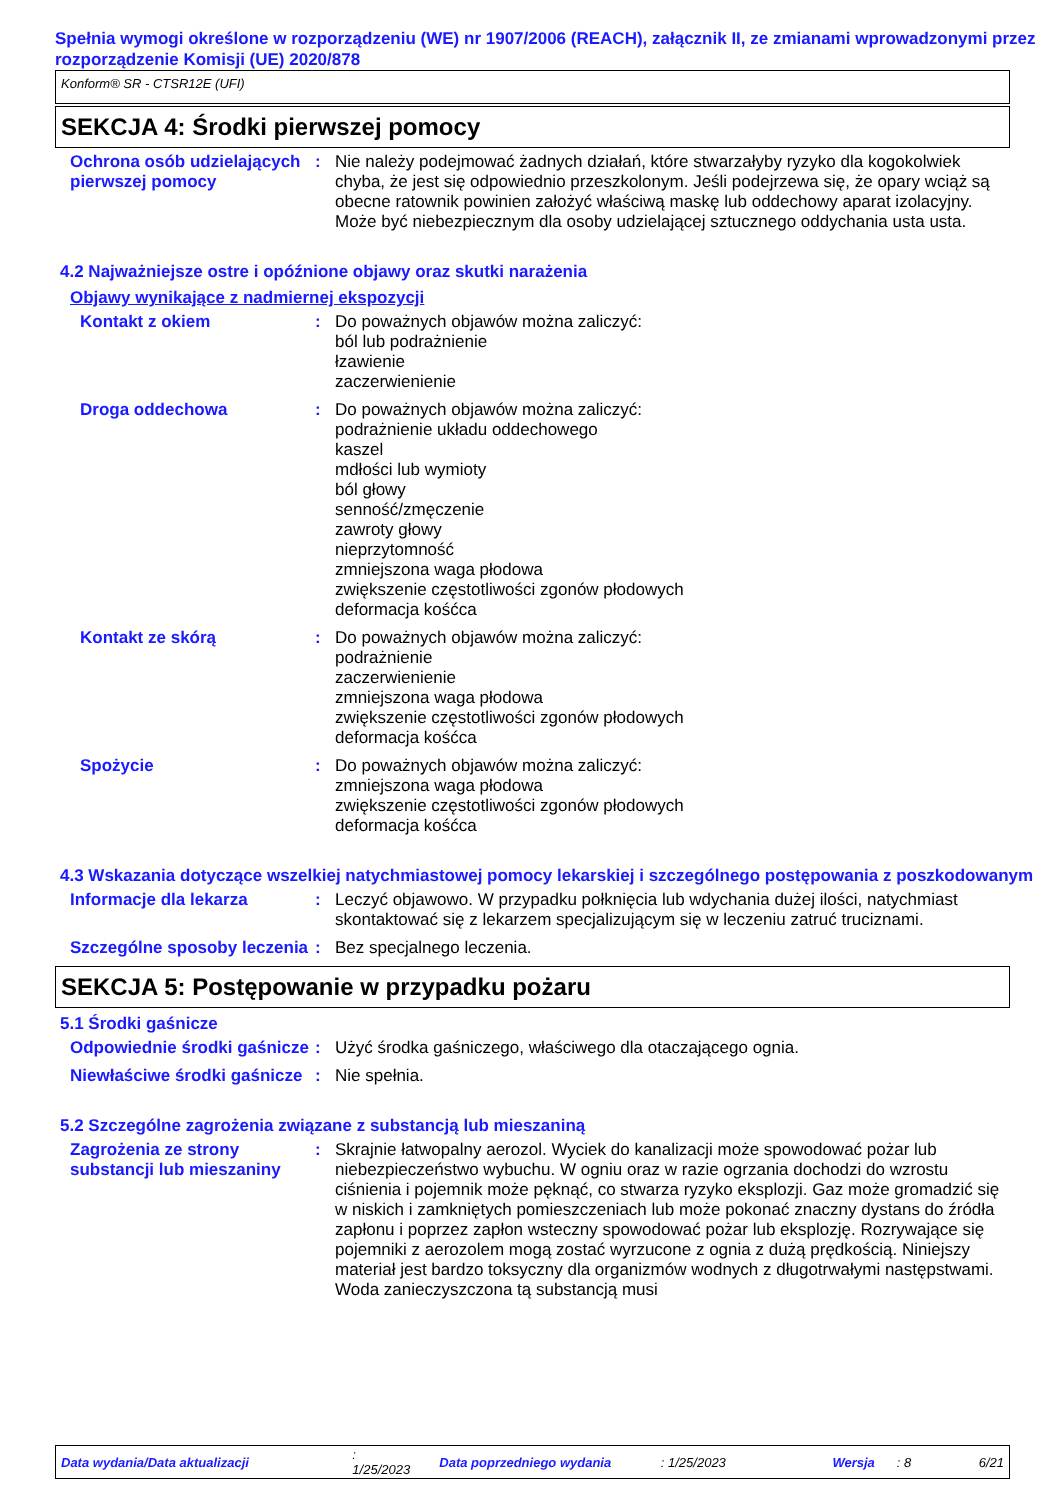Spełnia wymogi określone w rozporządzeniu (WE) nr 1907/2006 (REACH), załącznik II, ze zmianami wprowadzonymi przez rozporządzenie Komisji (UE) 2020/878
Konform® SR - CTSR12E (UFI)
SEKCJA 4: Środki pierwszej pomocy
Ochrona osób udzielających pierwszej pomocy
: Nie należy podejmować żadnych działań, które stwarzałyby ryzyko dla kogokolwiek chyba, że jest się odpowiednio przeszkolonym. Jeśli podejrzewa się, że opary wciąż są obecne ratownik powinien założyć właściwą maskę lub oddechowy aparat izolacyjny. Może być niebezpiecznym dla osoby udzielającej sztucznego oddychania usta usta.
4.2 Najważniejsze ostre i opóźnione objawy oraz skutki narażenia
Objawy wynikające z nadmiernej ekspozycji
Kontakt z okiem : Do poważnych objawów można zaliczyć:
ból lub podrażnienie
łzawienie
zaczerwienienie
Droga oddechowa : Do poważnych objawów można zaliczyć:
podrażnienie układu oddechowego
kaszel
mdłości lub wymioty
ból głowy
senność/zmęczenie
zawroty głowy
nieprzytomność
zmniejszona waga płodowa
zwiększenie częstotliwości zgonów płodowych
deformacja kośćca
Kontakt ze skórą : Do poważnych objawów można zaliczyć:
podrażnienie
zaczerwienienie
zmniejszona waga płodowa
zwiększenie częstotliwości zgonów płodowych
deformacja kośćca
Spożycie : Do poważnych objawów można zaliczyć:
zmniejszona waga płodowa
zwiększenie częstotliwości zgonów płodowych
deformacja kośćca
4.3 Wskazania dotyczące wszelkiej natychmiastowej pomocy lekarskiej i szczególnego postępowania z poszkodowanym
Informacje dla lekarza : Leczyć objawowo. W przypadku połknięcia lub wdychania dużej ilości, natychmiast skontaktować się z lekarzem specjalizującym się w leczeniu zatruć truciznami.
Szczególne sposoby leczenia
: Bez specjalnego leczenia.
SEKCJA 5: Postępowanie w przypadku pożaru
5.1 Środki gaśnicze
Odpowiednie środki gaśnicze
: Użyć środka gaśniczego, właściwego dla otaczającego ognia.
Niewłaściwe środki gaśnicze
: Nie spełnia.
5.2 Szczególne zagrożenia związane z substancją lub mieszaniną
Zagrożenia ze strony substancji lub mieszaniny
: Skrajnie łatwopalny aerozol. Wyciek do kanalizacji może spowodować pożar lub niebezpieczeństwo wybuchu. W ogniu oraz w razie ogrzania dochodzi do wzrostu ciśnienia i pojemnik może pęknąć, co stwarza ryzyko eksplozji. Gaz może gromadzić się w niskich i zamkniętych pomieszczeniach lub może pokonać znaczny dystans do źródła zapłonu i poprzez zapłon wsteczny spowodować pożar lub eksplozję. Rozrywające się pojemniki z aerozolem mogą zostać wyrzucone z ognia z dużą prędkością. Niniejszy materiał jest bardzo toksyczny dla organizmów wodnych z długotrwałymi następstwami. Woda zanieczyszczona tą substancją musi
Data wydania/Data aktualizacji: 1/25/2023 Data poprzedniego wydania: 1/25/2023 Wersja: 8 6/21